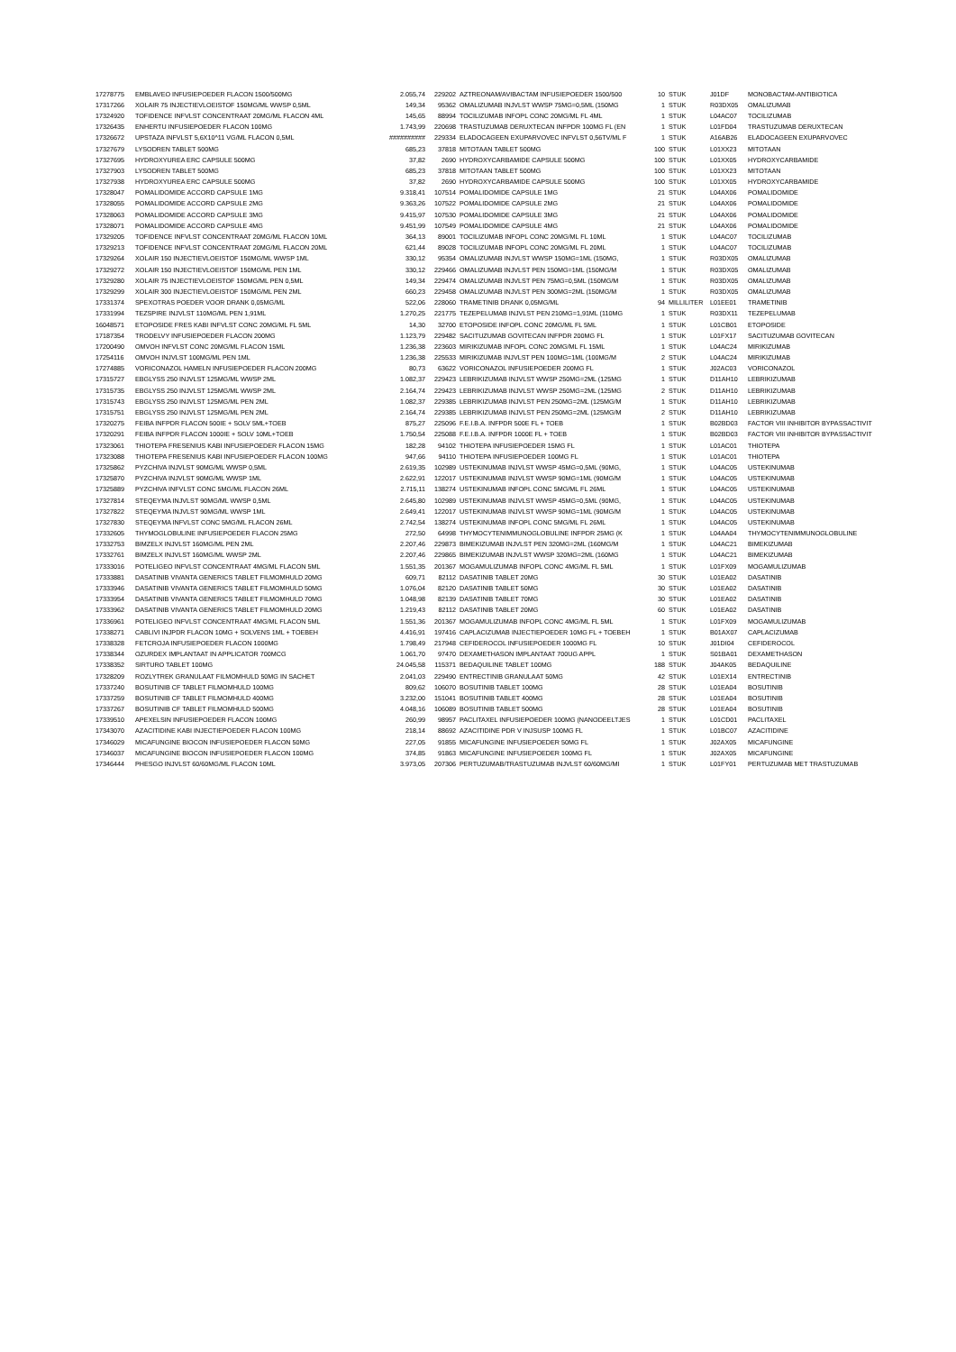| 17278775 | EMBLAVEO INFUSIEPOEDER FLACON 1500/500MG | 2.055,74 | 229202 | AZTREONAM/AVIBACTAM INFUSIEPOEDER 1500/500 | 10 | STUK | J01DF | MONOBACTAM-ANTIBIOTICA |
| 17317266 | XOLAIR 75 INJECTIEVLOEISTOF 150MG/ML WWSP 0,5ML | 149,34 | 95362 | OMALIZUMAB INJVLST WWSP 75MG=0,5ML (150MG | 1 | STUK | R03DX05 | OMALIZUMAB |
| 17324920 | TOFIDENCE INFVLST CONCENTRAAT 20MG/ML FLACON 4ML | 145,65 | 88994 | TOCILIZUMAB INFOPL CONC 20MG/ML FL 4ML | 1 | STUK | L04AC07 | TOCILIZUMAB |
| 17326435 | ENHERTU INFUSIEPOEDER FLACON 100MG | 1.743,99 | 220698 | TRASTUZUMAB DERUXTECAN INFPDR 100MG FL (EN | 1 | STUK | L01FD04 | TRASTUZUMAB DERUXTECAN |
| 17326672 | UPSTAZA INFVLST 5,6X10^11 VG/ML FLACON 0,5ML | ########## | 229334 | ELADOCAGEEN EXUPARVOVEC INFVLST 0,56TV/ML F | 1 | STUK | A16AB26 | ELADOCAGEEN EXUPARVOVEC |
| 17327679 | LYSODREN TABLET 500MG | 685,23 | 37818 | MITOTAAN TABLET 500MG | 100 | STUK | L01XX23 | MITOTAAN |
| 17327695 | HYDROXYUREA ERC CAPSULE 500MG | 37,82 | 2690 | HYDROXYCARBAMIDE CAPSULE 500MG | 100 | STUK | L01XX05 | HYDROXYCARBAMIDE |
| 17327903 | LYSODREN TABLET 500MG | 685,23 | 37818 | MITOTAAN TABLET 500MG | 100 | STUK | L01XX23 | MITOTAAN |
| 17327938 | HYDROXYUREA ERC CAPSULE 500MG | 37,82 | 2690 | HYDROXYCARBAMIDE CAPSULE 500MG | 100 | STUK | L01XX05 | HYDROXYCARBAMIDE |
| 17328047 | POMALIDOMIDE ACCORD CAPSULE 1MG | 9.318,41 | 107514 | POMALIDOMIDE CAPSULE 1MG | 21 | STUK | L04AX06 | POMALIDOMIDE |
| 17328055 | POMALIDOMIDE ACCORD CAPSULE 2MG | 9.363,26 | 107522 | POMALIDOMIDE CAPSULE 2MG | 21 | STUK | L04AX06 | POMALIDOMIDE |
| 17328063 | POMALIDOMIDE ACCORD CAPSULE 3MG | 9.415,97 | 107530 | POMALIDOMIDE CAPSULE 3MG | 21 | STUK | L04AX06 | POMALIDOMIDE |
| 17328071 | POMALIDOMIDE ACCORD CAPSULE 4MG | 9.451,99 | 107549 | POMALIDOMIDE CAPSULE 4MG | 21 | STUK | L04AX06 | POMALIDOMIDE |
| 17329205 | TOFIDENCE INFVLST CONCENTRAAT 20MG/ML FLACON 10ML | 364,13 | 89001 | TOCILIZUMAB INFOPL CONC 20MG/ML FL 10ML | 1 | STUK | L04AC07 | TOCILIZUMAB |
| 17329213 | TOFIDENCE INFVLST CONCENTRAAT 20MG/ML FLACON 20ML | 621,44 | 89028 | TOCILIZUMAB INFOPL CONC 20MG/ML FL 20ML | 1 | STUK | L04AC07 | TOCILIZUMAB |
| 17329264 | XOLAIR 150 INJECTIEVLOEISTOF 150MG/ML WWSP 1ML | 330,12 | 95354 | OMALIZUMAB INJVLST WWSP 150MG=1ML (150MG, | 1 | STUK | R03DX05 | OMALIZUMAB |
| 17329272 | XOLAIR 150 INJECTIEVLOEISTOF 150MG/ML PEN 1ML | 330,12 | 229466 | OMALIZUMAB INJVLST PEN 150MG=1ML (150MG/M | 1 | STUK | R03DX05 | OMALIZUMAB |
| 17329280 | XOLAIR 75 INJECTIEVLOEISTOF 150MG/ML PEN 0,5ML | 149,34 | 229474 | OMALIZUMAB INJVLST PEN 75MG=0,5ML (150MG/M | 1 | STUK | R03DX05 | OMALIZUMAB |
| 17329299 | XOLAIR 300 INJECTIEVLOEISTOF 150MG/ML PEN 2ML | 660,23 | 229458 | OMALIZUMAB INJVLST PEN 300MG=2ML (150MG/M | 1 | STUK | R03DX05 | OMALIZUMAB |
| 17331374 | SPEXOTRAS POEDER VOOR DRANK 0,05MG/ML | 522,06 | 228060 | TRAMETINIB DRANK 0,05MG/ML | 94 | MILLILITER | L01EE01 | TRAMETINIB |
| 17331994 | TEZSPIRE INJVLST 110MG/ML PEN 1,91ML | 1.270,25 | 221775 | TEZEPELUMAB INJVLST PEN 210MG=1,91ML (110MG | 1 | STUK | R03DX11 | TEZEPELUMAB |
| 16048571 | ETOPOSIDE FRES KABI INFVLST CONC 20MG/ML FL 5ML | 14,30 | 32700 | ETOPOSIDE INFOPL CONC 20MG/ML FL 5ML | 1 | STUK | L01CB01 | ETOPOSIDE |
| 17187354 | TRODELVY INFUSIEPOEDER FLACON 200MG | 1.123,79 | 229482 | SACITUZUMAB GOVITECAN INFPDR 200MG FL | 1 | STUK | L01FX17 | SACITUZUMAB GOVITECAN |
| 17200490 | OMVOH INFVLST CONC 20MG/ML FLACON 15ML | 1.236,38 | 223603 | MIRIKIZUMAB INFOPL CONC 20MG/ML FL 15ML | 1 | STUK | L04AC24 | MIRIKIZUMAB |
| 17254116 | OMVOH INJVLST 100MG/ML PEN 1ML | 1.236,38 | 225533 | MIRIKIZUMAB INJVLST PEN 100MG=1ML (100MG/M | 2 | STUK | L04AC24 | MIRIKIZUMAB |
| 17274885 | VORICONAZOL HAMELN INFUSIEPOEDER FLACON 200MG | 80,73 | 63622 | VORICONAZOL INFUSIEPOEDER 200MG FL | 1 | STUK | J02AC03 | VORICONAZOL |
| 17315727 | EBGLYSS 250 INJVLST 125MG/ML WWSP 2ML | 1.082,37 | 229423 | LEBRIKIZUMAB INJVLST WWSP 250MG=2ML (125MG | 1 | STUK | D11AH10 | LEBRIKIZUMAB |
| 17315735 | EBGLYSS 250 INJVLST 125MG/ML WWSP 2ML | 2.164,74 | 229423 | LEBRIKIZUMAB INJVLST WWSP 250MG=2ML (125MG | 2 | STUK | D11AH10 | LEBRIKIZUMAB |
| 17315743 | EBGLYSS 250 INJVLST 125MG/ML PEN 2ML | 1.082,37 | 229385 | LEBRIKIZUMAB INJVLST PEN 250MG=2ML (125MG/M | 1 | STUK | D11AH10 | LEBRIKIZUMAB |
| 17315751 | EBGLYSS 250 INJVLST 125MG/ML PEN 2ML | 2.164,74 | 229385 | LEBRIKIZUMAB INJVLST PEN 250MG=2ML (125MG/M | 2 | STUK | D11AH10 | LEBRIKIZUMAB |
| 17320275 | FEIBA INFPDR FLACON 500IE + SOLV 5ML+TOEB | 875,27 | 225096 | F.E.I.B.A. INFPDR 500E FL + TOEB | 1 | STUK | B02BD03 | FACTOR VIII INHIBITOR BYPASSACTIVIT |
| 17320291 | FEIBA INFPDR FLACON 1000IE + SOLV 10ML+TOEB | 1.750,54 | 225088 | F.E.I.B.A. INFPDR 1000E FL + TOEB | 1 | STUK | B02BD03 | FACTOR VIII INHIBITOR BYPASSACTIVIT |
| 17323061 | THIOTEPA FRESENIUS KABI INFUSIEPOEDER FLACON 15MG | 182,28 | 94102 | THIOTEPA INFUSIEPOEDER 15MG FL | 1 | STUK | L01AC01 | THIOTEPA |
| 17323088 | THIOTEPA FRESENIUS KABI INFUSIEPOEDER FLACON 100MG | 947,66 | 94110 | THIOTEPA INFUSIEPOEDER 100MG FL | 1 | STUK | L01AC01 | THIOTEPA |
| 17325862 | PYZCHIVA INJVLST 90MG/ML WWSP 0,5ML | 2.619,35 | 102989 | USTEKINUMAB INJVLST WWSP 45MG=0,5ML (90MG, | 1 | STUK | L04AC05 | USTEKINUMAB |
| 17325870 | PYZCHIVA INJVLST 90MG/ML WWSP 1ML | 2.622,91 | 122017 | USTEKINUMAB INJVLST WWSP 90MG=1ML (90MG/M | 1 | STUK | L04AC05 | USTEKINUMAB |
| 17325889 | PYZCHIVA INFVLST CONC 5MG/ML FLACON 26ML | 2.715,11 | 138274 | USTEKINUMAB INFOPL CONC 5MG/ML FL 26ML | 1 | STUK | L04AC05 | USTEKINUMAB |
| 17327814 | STEQEYMA INJVLST 90MG/ML WWSP 0,5ML | 2.645,80 | 102989 | USTEKINUMAB INJVLST WWSP 45MG=0,5ML (90MG, | 1 | STUK | L04AC05 | USTEKINUMAB |
| 17327822 | STEQEYMA INJVLST 90MG/ML WWSP 1ML | 2.649,41 | 122017 | USTEKINUMAB INJVLST WWSP 90MG=1ML (90MG/M | 1 | STUK | L04AC05 | USTEKINUMAB |
| 17327830 | STEQEYMA INFVLST CONC 5MG/ML FLACON 26ML | 2.742,54 | 138274 | USTEKINUMAB INFOPL CONC 5MG/ML FL 26ML | 1 | STUK | L04AC05 | USTEKINUMAB |
| 17332605 | THYMOGLOBULINE INFUSIEPOEDER FLACON 25MG | 272,50 | 64998 | THYMOCYTENIMMUNOGLOBULINE INFPDR 25MG (K | 1 | STUK | L04AA04 | THYMOCYTENIMMUNOGLOBULINE |
| 17332753 | BIMZELX INJVLST 160MG/ML PEN 2ML | 2.207,46 | 229873 | BIMEKIZUMAB INJVLST PEN 320MG=2ML (160MG/M | 1 | STUK | L04AC21 | BIMEKIZUMAB |
| 17332761 | BIMZELX INJVLST 160MG/ML WWSP 2ML | 2.207,46 | 229865 | BIMEKIZUMAB INJVLST WWSP 320MG=2ML (160MG | 1 | STUK | L04AC21 | BIMEKIZUMAB |
| 17333016 | POTELIGEO INFVLST CONCENTRAAT 4MG/ML FLACON 5ML | 1.551,35 | 201367 | MOGAMULIZUMAB INFOPL CONC 4MG/ML FL 5ML | 1 | STUK | L01FX09 | MOGAMULIZUMAB |
| 17333881 | DASATINIB VIVANTA GENERICS TABLET FILMOMHULD 20MG | 609,71 | 82112 | DASATINIB TABLET 20MG | 30 | STUK | L01EA02 | DASATINIB |
| 17333946 | DASATINIB VIVANTA GENERICS TABLET FILMOMHULD 50MG | 1.076,04 | 82120 | DASATINIB TABLET 50MG | 30 | STUK | L01EA02 | DASATINIB |
| 17333954 | DASATINIB VIVANTA GENERICS TABLET FILMOMHULD 70MG | 1.048,98 | 82139 | DASATINIB TABLET 70MG | 30 | STUK | L01EA02 | DASATINIB |
| 17333962 | DASATINIB VIVANTA GENERICS TABLET FILMOMHULD 20MG | 1.219,43 | 82112 | DASATINIB TABLET 20MG | 60 | STUK | L01EA02 | DASATINIB |
| 17336961 | POTELIGEO INFVLST CONCENTRAAT 4MG/ML FLACON 5ML | 1.551,36 | 201367 | MOGAMULIZUMAB INFOPL CONC 4MG/ML FL 5ML | 1 | STUK | L01FX09 | MOGAMULIZUMAB |
| 17338271 | CABLIVI INJPDR FLACON 10MG + SOLVENS 1ML + TOEBEH | 4.416,91 | 197416 | CAPLACIZUMAB INJECTIEPOEDER 10MG FL + TOEBEH | 1 | STUK | B01AX07 | CAPLACIZUMAB |
| 17338328 | FETCROJA INFUSIEPOEDER FLACON 1000MG | 1.798,49 | 217948 | CEFIDEROCOL INFUSIEPOEDER 1000MG FL | 10 | STUK | J01DI04 | CEFIDEROCOL |
| 17338344 | OZURDEX IMPLANTAAT IN APPLICATOR 700MCG | 1.061,70 | 97470 | DEXAMETHASON IMPLANTAAT 700UG APPL | 1 | STUK | S01BA01 | DEXAMETHASON |
| 17338352 | SIRTURO TABLET 100MG | 24.045,58 | 115371 | BEDAQUILINE TABLET 100MG | 188 | STUK | J04AK05 | BEDAQUILINE |
| 17328209 | ROZLYTREK GRANULAAT FILMOMHULD 50MG IN SACHET | 2.041,03 | 229490 | ENTRECTINIB GRANULAAT 50MG | 42 | STUK | L01EX14 | ENTRECTINIB |
| 17337240 | BOSUTINIB CF TABLET FILMOMHULD 100MG | 809,62 | 106070 | BOSUTINIB TABLET 100MG | 28 | STUK | L01EA04 | BOSUTINIB |
| 17337259 | BOSUTINIB CF TABLET FILMOMHULD 400MG | 3.232,00 | 151041 | BOSUTINIB TABLET 400MG | 28 | STUK | L01EA04 | BOSUTINIB |
| 17337267 | BOSUTINIB CF TABLET FILMOMHULD 500MG | 4.048,16 | 106089 | BOSUTINIB TABLET 500MG | 28 | STUK | L01EA04 | BOSUTINIB |
| 17339510 | APEXELSIN INFUSIEPOEDER FLACON 100MG | 260,99 | 98957 | PACLITAXEL INFUSIEPOEDER 100MG (NANODEELTJES | 1 | STUK | L01CD01 | PACLITAXEL |
| 17343070 | AZACITIDINE KABI INJECTIEPOEDER FLACON 100MG | 218,14 | 88692 | AZACITIDINE PDR V INJSUSP 100MG FL | 1 | STUK | L01BC07 | AZACITIDINE |
| 17346029 | MICAFUNGINE BIOCON INFUSIEPOEDER FLACON 50MG | 227,05 | 91855 | MICAFUNGINE INFUSIEPOEDER 50MG FL | 1 | STUK | J02AX05 | MICAFUNGINE |
| 17346037 | MICAFUNGINE BIOCON INFUSIEPOEDER FLACON 100MG | 374,85 | 91863 | MICAFUNGINE INFUSIEPOEDER 100MG FL | 1 | STUK | J02AX05 | MICAFUNGINE |
| 17346444 | PHESGO INJVLST 60/60MG/ML FLACON 10ML | 3.973,05 | 207306 | PERTUZUMAB/TRASTUZUMAB INJVLST 60/60MG/MI | 1 | STUK | L01FY01 | PERTUZUMAB MET TRASTUZUMAB |